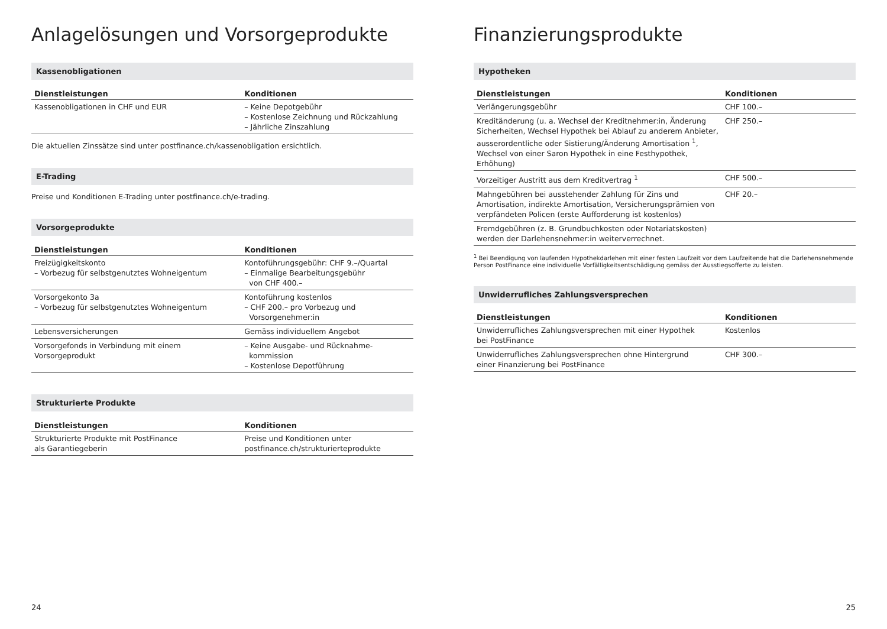Anlagelösungen und Vorsorgeprodukte
Kassenobligationen
| Dienstleistungen | Konditionen |
| --- | --- |
| Kassenobligationen in CHF und EUR | – Keine Depotgebühr – Kostenlose Zeichnung und Rückzahlung – Jährliche Zinszahlung |
Die aktuellen Zinssätze sind unter postfinance.ch/kassenobligation ersichtlich.
E-Trading
Preise und Konditionen E-Trading unter postfinance.ch/e-trading.
Vorsorgeprodukte
| Dienstleistungen | Konditionen |
| --- | --- |
| Freizügigkeitskonto – Vorbezug für selbstgenutztes Wohneigentum | Kontoführungsgebühr: CHF 9.–/Quartal – Einmalige Bearbeitungsgebühr von CHF 400.– |
| Vorsorgekonto 3a – Vorbezug für selbstgenutztes Wohneigentum | Kontoführung kostenlos – CHF 200.– pro Vorbezug und Vorsorgenehmer:in |
| Lebensversicherungen | Gemäss individuellem Angebot |
| Vorsorgefonds in Verbindung mit einem Vorsorgeprodukt | – Keine Ausgabe- und Rücknahme- kommission – Kostenlose Depotführung |
Strukturierte Produkte
| Dienstleistungen | Konditionen |
| --- | --- |
| Strukturierte Produkte mit PostFinance als Garantiegeberin | Preise und Konditionen unter postfinance.ch/strukturierteprodukte |
24
Finanzierungsprodukte
Hypotheken
| Dienstleistungen | Konditionen |
| --- | --- |
| Verlängerungsgebühr | CHF 100.– |
| Kreditänderung (u. a. Wechsel der Kreditnehmer:in, Änderung Sicherheiten, Wechsel Hypothek bei Ablauf zu anderem Anbieter, ausserordentliche oder Sistierung/Änderung Amortisation <sup>1</sup>, Wechsel von einer Saron Hypothek in eine Festhypothek, Erhöhung) | CHF 250.– |
| Vorzeitiger Austritt aus dem Kreditvertrag <sup>1</sup> | CHF 500.– |
| Mahngebühren bei ausstehender Zahlung für Zins und Amortisation, indirekte Amortisation, Versicherungsprämien von verpfändeten Policen (erste Aufforderung ist kostenlos) | CHF 20.– |
| Fremdgebühren (z. B. Grundbuchkosten oder Notariatskosten) werden der Darlehensnehmer:in weiterverrechnet. | |
<sup>1</sup> Bei Beendigung von laufenden Hypothekdarlehen mit einer festen Laufzeit vor dem Laufzeitende hat die Darlehens­nehmende Person PostFinance eine individuelle Vorfälligkeitsentschädigung gemäss der Ausstiegsofferte zu leisten.
Unwiderrufliches Zahlungsversprechen
| Dienstleistungen | Konditionen |
| --- | --- |
| Unwiderrufliches Zahlungsversprechen mit einer Hypothek bei PostFinance | Kostenlos |
| Unwiderrufliches Zahlungsversprechen ohne Hintergrund einer Finanzierung bei PostFinance | CHF 300.– |
25